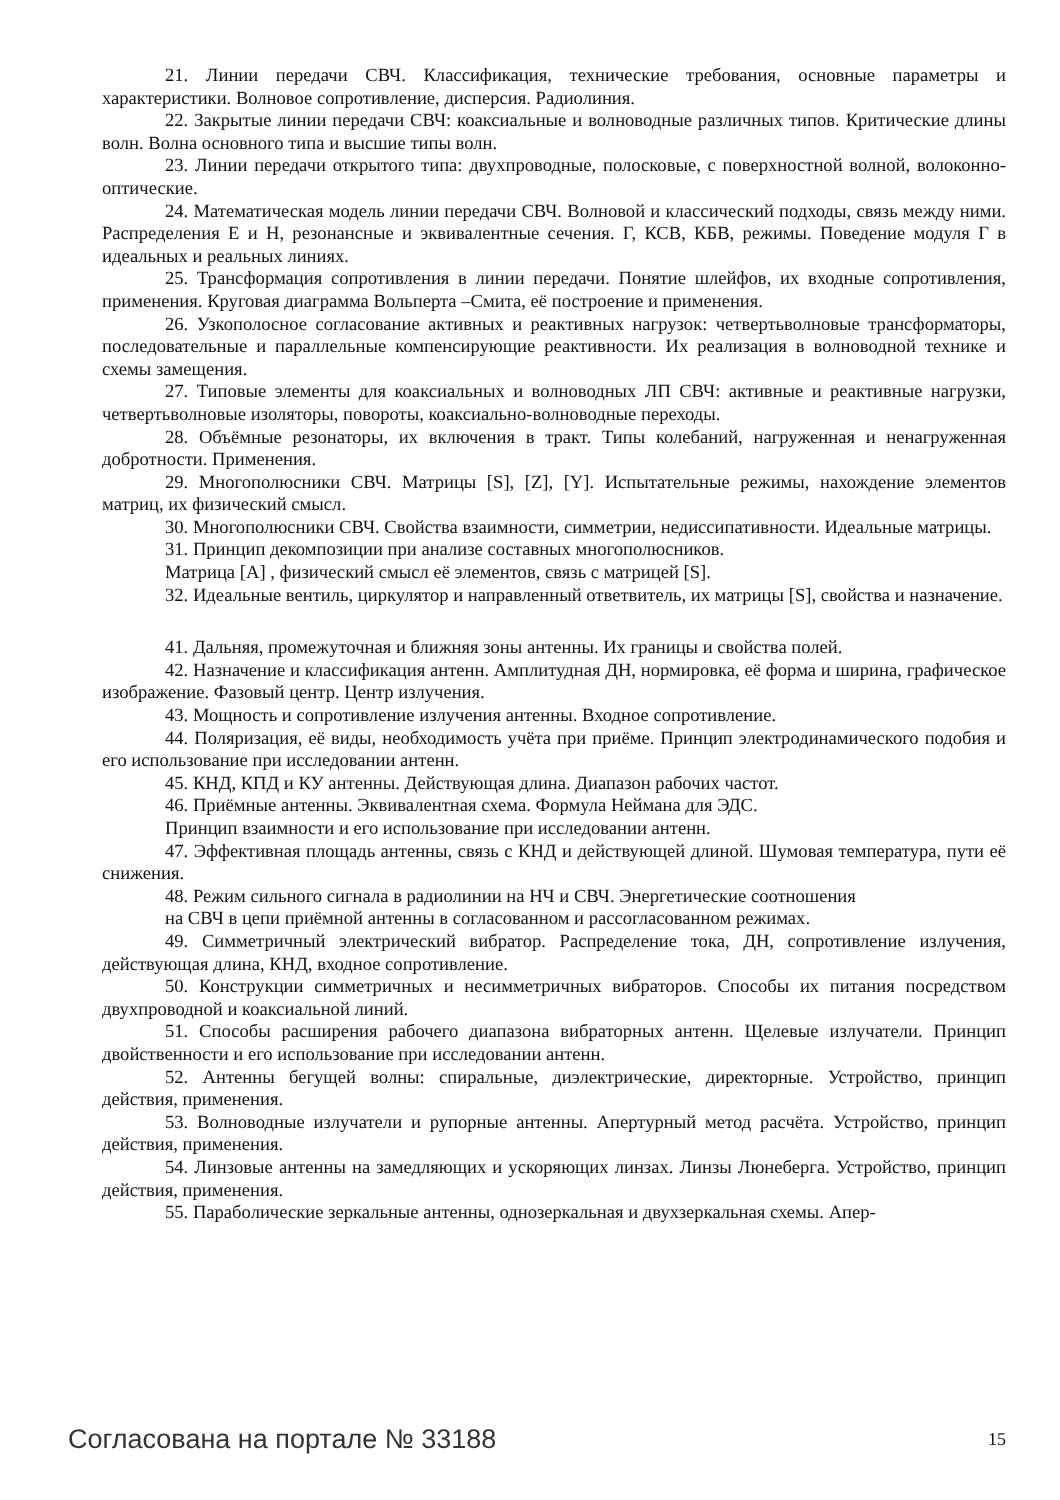21. Линии передачи СВЧ. Классификация, технические требования, основные параметры и характеристики. Волновое сопротивление, дисперсия. Радиолиния.
22. Закрытые линии передачи СВЧ: коаксиальные и волноводные различных типов. Критические длины волн. Волна основного типа и высшие типы волн.
23. Линии передачи открытого типа: двухпроводные, полосковые, с поверхностной волной, волоконно-оптические.
24. Математическая модель линии передачи СВЧ. Волновой и классический подходы, связь между ними. Распределения E и H, резонансные и эквивалентные сечения. Г, КСВ, КБВ, режимы. Поведение модуля Г в идеальных и реальных линиях.
25. Трансформация сопротивления в линии передачи. Понятие шлейфов, их входные сопротивления, применения. Круговая диаграмма Вольперта –Смита, её построение и применения.
26. Узкополосное согласование активных и реактивных нагрузок: четвертьволновые трансформаторы, последовательные и параллельные компенсирующие реактивности. Их реализация в волноводной технике и схемы замещения.
27. Типовые элементы для коаксиальных и волноводных ЛП СВЧ: активные и реактивные нагрузки, четвертьволновые изоляторы, повороты, коаксиально-волноводные переходы.
28. Объёмные резонаторы, их включения в тракт. Типы колебаний, нагруженная и ненагруженная добротности. Применения.
29. Многополюсники СВЧ. Матрицы [S], [Z], [Y]. Испытательные режимы, нахождение элементов матриц, их физический смысл.
30. Многополюсники СВЧ. Свойства взаимности, симметрии, недиссипативности. Идеальные матрицы.
31. Принцип декомпозиции при анализе составных многополюсников.
Матрица [A] , физический смысл её элементов, связь с матрицей [S].
32. Идеальные вентиль, циркулятор и направленный ответвитель, их матрицы [S], свойства и назначение.
41. Дальняя, промежуточная и ближняя зоны антенны. Их границы и свойства полей.
42. Назначение и классификация антенн. Амплитудная ДН, нормировка, её форма и ширина, графическое изображение. Фазовый центр. Центр излучения.
43. Мощность и сопротивление излучения антенны. Входное сопротивление.
44. Поляризация, её виды, необходимость учёта при приёме. Принцип электродинамического подобия и его использование при исследовании антенн.
45. КНД, КПД и КУ антенны. Действующая длина. Диапазон рабочих частот.
46. Приёмные антенны. Эквивалентная схема. Формула Неймана для ЭДС.
Принцип взаимности и его использование при исследовании антенн.
47. Эффективная площадь антенны, связь с КНД и действующей длиной. Шумовая температура, пути её снижения.
48. Режим сильного сигнала в радиолинии на НЧ и СВЧ. Энергетические соотношения
на СВЧ в цепи приёмной антенны в согласованном и рассогласованном режимах.
49. Симметричный электрический вибратор. Распределение тока, ДН, сопротивление излучения, действующая длина, КНД, входное сопротивление.
50. Конструкции симметричных и несимметричных вибраторов. Способы их питания посредством двухпроводной и коаксиальной линий.
51. Способы расширения рабочего диапазона вибраторных антенн. Щелевые излучатели. Принцип двойственности и его использование при исследовании антенн.
52. Антенны бегущей волны: спиральные, диэлектрические, директорные. Устройство, принцип действия, применения.
53. Волноводные излучатели и рупорные антенны. Апертурный метод расчёта. Устройство, принцип действия, применения.
54. Линзовые антенны на замедляющих и ускоряющих линзах. Линзы Люнеберга. Устройство, принцип действия, применения.
55. Параболические зеркальные антенны, однозеркальная и двухзеркальная схемы. Апер-
Согласована на портале № 33188 15